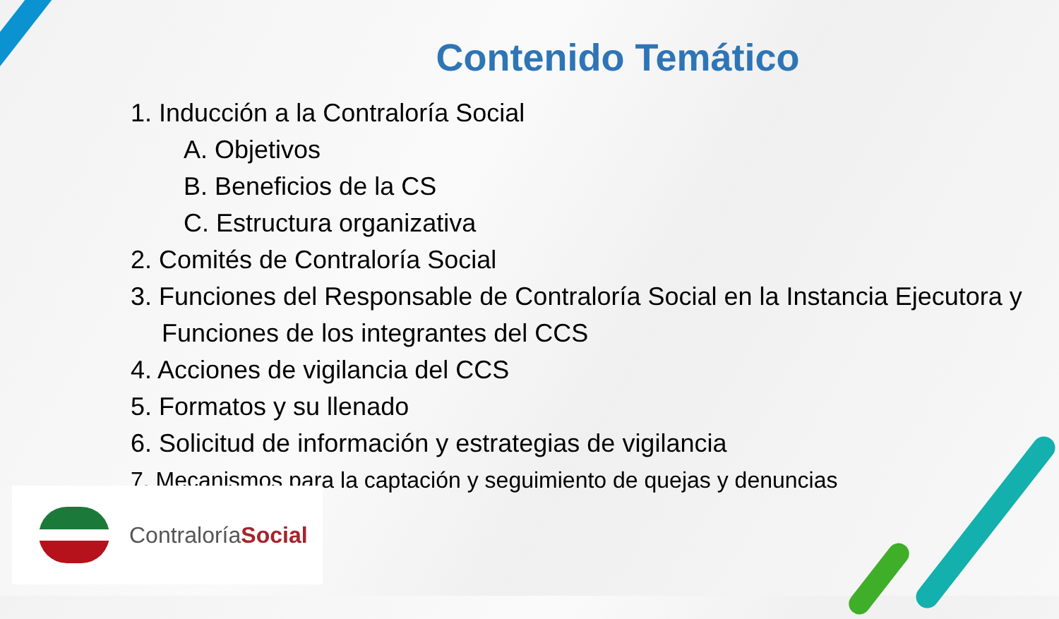Contenido Temático
1. Inducción a la Contraloría Social
A. Objetivos
B. Beneficios de la CS
C. Estructura organizativa
2. Comités de Contraloría Social
3. Funciones del Responsable de Contraloría Social en la Instancia Ejecutora y Funciones de los integrantes del CCS
4. Acciones de vigilancia del CCS
5. Formatos y su llenado
6. Solicitud de información y estrategias de vigilancia
7. Mecanismos para la captación y seguimiento de quejas y denuncias
ContraloríaSocial